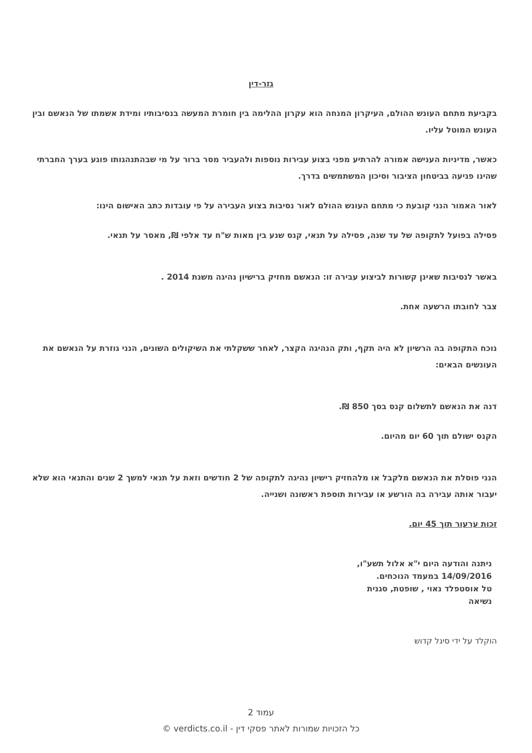גזר-דין
בקביעת מתחם העונש ההולם, העיקרון המנחה הוא עקרון ההלימה בין חומרת המעשה בנסיבותיו ומידת אשמתו של הנאשם ובין העונש המוטל עליו.
כאשר, מדיניות הענישה אמורה להרתיע מפני בצוע עבירות נוספות ולהעביר מסר ברור על מי שבהתנהגותו פוגע בערך החברתי שהינו פגיעה בביטחון הציבור וסיכון המשתמשים בדרך.
לאור האמור הנני קובעת כי מתחם העונש ההולם לאור נסיבות בצוע העבירה על פי עובדות כתב האישום הינו:
פסילה בפועל לתקופה של עד שנה, פסילה על תנאי, קנס שנע בין מאות ש"ח עד אלפי ₪, מאסר על תנאי.
באשר לנסיבות שאינן קשורות לביצוע עבירה זו: הנאשם מחזיק ברישיון נהיגה משנת 2014 .
צבר לחובתו הרשעה אחת.
נוכח התקופה בה הרשיון לא היה תקף, ותק הנהיגה הקצר, לאחר ששקלתי את השיקולים השונים, הנני גוזרת על הנאשם את העונשים הבאים:
דנה את הנאשם לתשלום קנס בסך 850 ₪.
הקנס ישולם תוך 60 יום מהיום.
הנני פוסלת את הנאשם מלקבל או מלהחזיק רישיון נהיגה לתקופה של 2 חודשים וזאת על תנאי למשך 2 שנים והתנאי הוא שלא יעבור אותה עבירה בה הורשע או עבירות תוספת ראשונה ושנייה.
זכות ערעור תוך 45 יום.
ניתנה והודעה היום י"א אלול תשע"ו,
14/09/2016 במעמד הנוכחים.
טל אוסטפלד נאוי , שופטת, סגנית
נשיאה
הוקלד על ידי סיגל קדוש
עמוד 2
כל הזכויות שמורות לאתר פסקי דין - verdicts.co.il ©